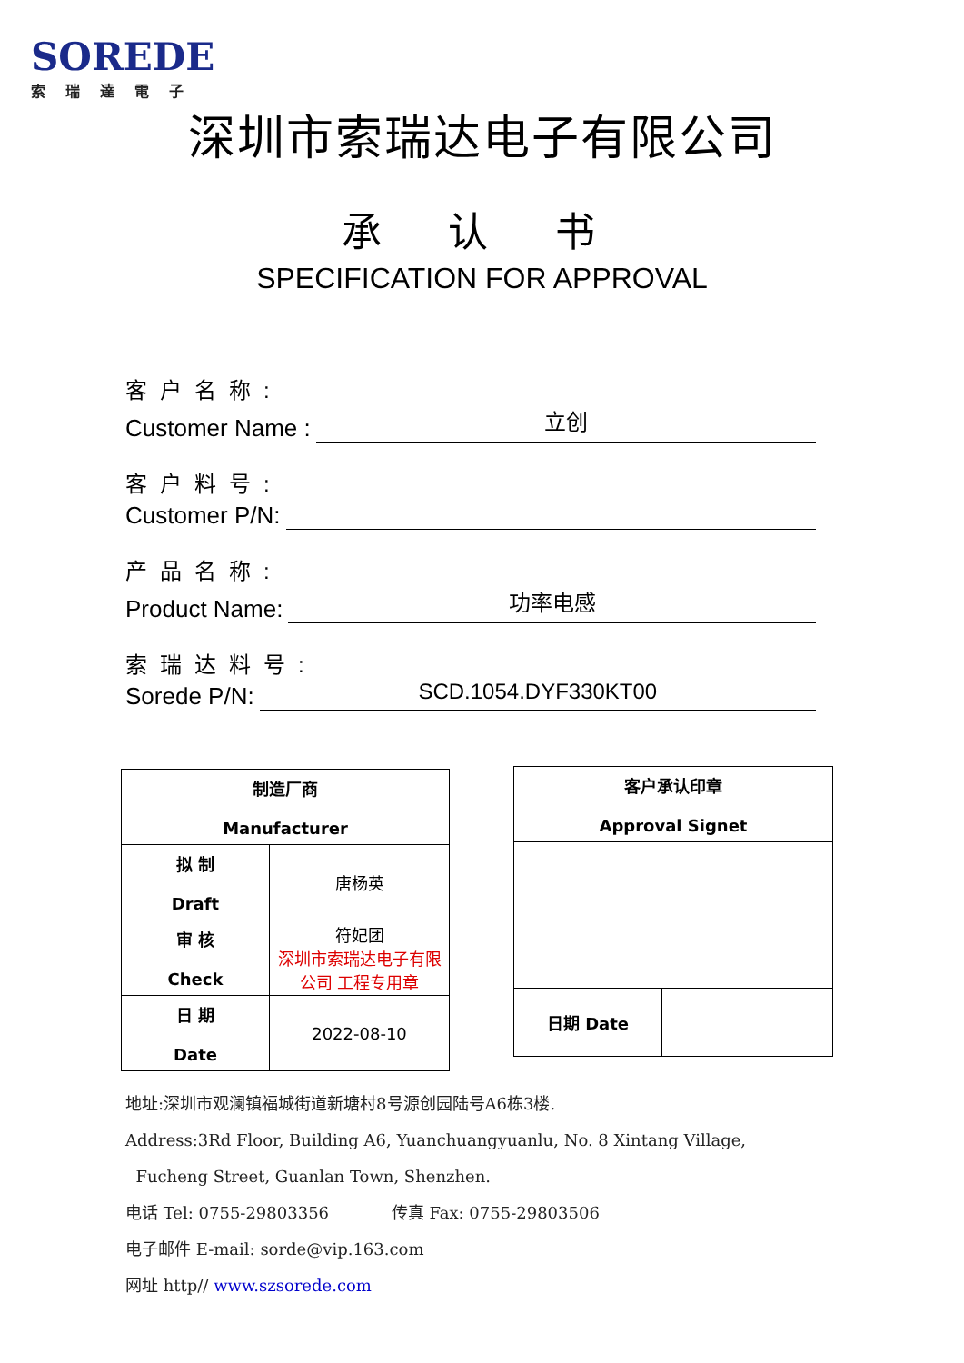SOREDE
索瑞達電子
深圳市索瑞达电子有限公司
承 认 书
SPECIFICATION FOR APPROVAL
客户名称:
Customer Name : 立创
客户料号:
Customer P/N:
产品名称:
Product Name: 功率电感
索瑞达料号:
Sorede P/N: SCD.1054.DYF330KT00
| 制造厂商 Manufacturer | |
| 拟 制 Draft | 唐杨英 |
| 审 核 Check | 符妃团 深圳市索瑞达电子有限公司 工程专用章 |
| 日 期 Date | 2022-08-10 |
| 客户承认印章 Approval Signet | |
| 日期 Date | |
地址:深圳市观澜镇福城街道新塘村8号源创园陆号A6栋3楼.
Address:3Rd Floor, Building A6, Yuanchuangyuanlu, No. 8 Xintang Village,
Fucheng Street, Guanlan Town, Shenzhen.
电话 Tel: 0755-29803356 传真 Fax: 0755-29803506
电子邮件 E-mail: sorde@vip.163.com
网址 http// www.szsorede.com